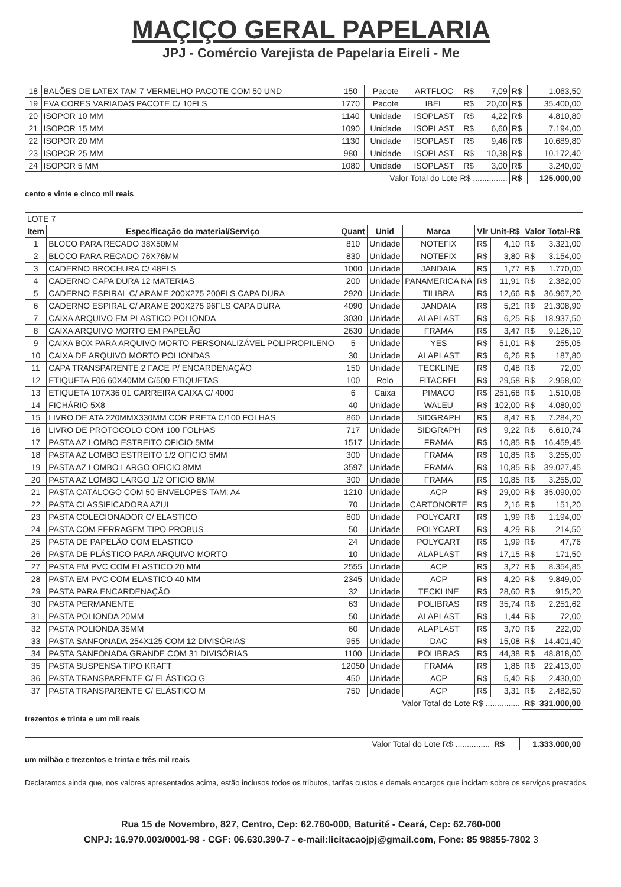MAÇIÇO GERAL PAPELARIA
JPJ - Comércio Varejista de Papelaria Eireli - Me
| 18 | BALÕES DE LATEX TAM 7 VERMELHO PACOTE COM 50 UND | 150 | Pacote | ARTFLOC | R$ | 7,09 | R$ | 1.063,50 |
| 19 | EVA CORES VARIADAS PACOTE C/ 10FLS | 1770 | Pacote | IBEL | R$ | 20,00 | R$ | 35.400,00 |
| 20 | ISOPOR 10 MM | 1140 | Unidade | ISOPLAST | R$ | 4,22 | R$ | 4.810,80 |
| 21 | ISOPOR 15 MM | 1090 | Unidade | ISOPLAST | R$ | 6,60 | R$ | 7.194,00 |
| 22 | ISOPOR 20 MM | 1130 | Unidade | ISOPLAST | R$ | 9,46 | R$ | 10.689,80 |
| 23 | ISOPOR 25 MM | 980 | Unidade | ISOPLAST | R$ | 10,38 | R$ | 10.172,40 |
| 24 | ISOPOR 5 MM | 1080 | Unidade | ISOPLAST | R$ | 3,00 | R$ | 3.240,00 |
| Valor Total do Lote R$ ............... | | | | | | | R$ | 125.000,00 |
cento e vinte e cinco mil reais
| LOTE 7 | | | | | | | | |
| Item | Especificação do material/Serviço | Quant | Unid | Marca | Vlr Unit-R$ | | Valor Total-R$ | |
| 1 | BLOCO PARA RECADO 38X50MM | 810 | Unidade | NOTEFIX | R$ | 4,10 | R$ | 3.321,00 |
| 2 | BLOCO PARA RECADO 76X76MM | 830 | Unidade | NOTEFIX | R$ | 3,80 | R$ | 3.154,00 |
| 3 | CADERNO BROCHURA C/ 48FLS | 1000 | Unidade | JANDAIA | R$ | 1,77 | R$ | 1.770,00 |
| 4 | CADERNO CAPA DURA 12 MATERIAS | 200 | Unidade | PANAMERICA NA | R$ | 11,91 | R$ | 2.382,00 |
| 5 | CADERNO ESPIRAL C/ ARAME 200X275 200FLS CAPA DURA | 2920 | Unidade | TILIBRA | R$ | 12,66 | R$ | 36.967,20 |
| 6 | CADERNO ESPIRAL C/ ARAME 200X275 96FLS CAPA DURA | 4090 | Unidade | JANDAIA | R$ | 5,21 | R$ | 21.308,90 |
| 7 | CAIXA ARQUIVO EM PLASTICO POLIONDA | 3030 | Unidade | ALAPLAST | R$ | 6,25 | R$ | 18.937,50 |
| 8 | CAIXA ARQUIVO MORTO EM PAPELÃO | 2630 | Unidade | FRAMA | R$ | 3,47 | R$ | 9.126,10 |
| 9 | CAIXA BOX PARA ARQUIVO MORTO PERSONALIZÁVEL POLIPROPILENO | 5 | Unidade | YES | R$ | 51,01 | R$ | 255,05 |
| 10 | CAIXA DE ARQUIVO MORTO POLIONDAS | 30 | Unidade | ALAPLAST | R$ | 6,26 | R$ | 187,80 |
| 11 | CAPA TRANSPARENTE 2 FACE P/ ENCARDENAÇÃO | 150 | Unidade | TECKLINE | R$ | 0,48 | R$ | 72,00 |
| 12 | ETIQUETA F06 60X40MM C/500 ETIQUETAS | 100 | Rolo | FITACREL | R$ | 29,58 | R$ | 2.958,00 |
| 13 | ETIQUETA 107X36 01 CARREIRA CAIXA C/ 4000 | 6 | Caixa | PIMACO | R$ | 251,68 | R$ | 1.510,08 |
| 14 | FICHÁRIO 5X8 | 40 | Unidade | WALEU | R$ | 102,00 | R$ | 4.080,00 |
| 15 | LIVRO DE ATA 220MMX330MM COR PRETA C/100 FOLHAS | 860 | Unidade | SIDGRAPH | R$ | 8,47 | R$ | 7.284,20 |
| 16 | LIVRO DE PROTOCOLO COM 100 FOLHAS | 717 | Unidade | SIDGRAPH | R$ | 9,22 | R$ | 6.610,74 |
| 17 | PASTA AZ LOMBO ESTREITO OFICIO 5MM | 1517 | Unidade | FRAMA | R$ | 10,85 | R$ | 16.459,45 |
| 18 | PASTA AZ LOMBO ESTREITO 1/2 OFICIO 5MM | 300 | Unidade | FRAMA | R$ | 10,85 | R$ | 3.255,00 |
| 19 | PASTA AZ LOMBO LARGO OFICIO 8MM | 3597 | Unidade | FRAMA | R$ | 10,85 | R$ | 39.027,45 |
| 20 | PASTA AZ LOMBO LARGO 1/2 OFICIO 8MM | 300 | Unidade | FRAMA | R$ | 10,85 | R$ | 3.255,00 |
| 21 | PASTA CATÁLOGO COM 50 ENVELOPES TAM: A4 | 1210 | Unidade | ACP | R$ | 29,00 | R$ | 35.090,00 |
| 22 | PASTA CLASSIFICADORA AZUL | 70 | Unidade | CARTONORTE | R$ | 2,16 | R$ | 151,20 |
| 23 | PASTA COLECIONADOR C/ ELASTICO | 600 | Unidade | POLYCART | R$ | 1,99 | R$ | 1.194,00 |
| 24 | PASTA COM FERRAGEM TIPO PROBUS | 50 | Unidade | POLYCART | R$ | 4,29 | R$ | 214,50 |
| 25 | PASTA DE PAPELÃO COM ELASTICO | 24 | Unidade | POLYCART | R$ | 1,99 | R$ | 47,76 |
| 26 | PASTA DE PLÁSTICO PARA ARQUIVO MORTO | 10 | Unidade | ALAPLAST | R$ | 17,15 | R$ | 171,50 |
| 27 | PASTA EM PVC COM ELASTICO 20 MM | 2555 | Unidade | ACP | R$ | 3,27 | R$ | 8.354,85 |
| 28 | PASTA EM PVC COM ELASTICO 40 MM | 2345 | Unidade | ACP | R$ | 4,20 | R$ | 9.849,00 |
| 29 | PASTA PARA ENCARDENAÇÃO | 32 | Unidade | TECKLINE | R$ | 28,60 | R$ | 915,20 |
| 30 | PASTA PERMANENTE | 63 | Unidade | POLIBRAS | R$ | 35,74 | R$ | 2.251,62 |
| 31 | PASTA POLIONDA 20MM | 50 | Unidade | ALAPLAST | R$ | 1,44 | R$ | 72,00 |
| 32 | PASTA POLIONDA 35MM | 60 | Unidade | ALAPLAST | R$ | 3,70 | R$ | 222,00 |
| 33 | PASTA SANFONADA 254X125 COM 12 DIVISÓRIAS | 955 | Unidade | DAC | R$ | 15,08 | R$ | 14.401,40 |
| 34 | PASTA SANFONADA GRANDE COM 31 DIVISÓRIAS | 1100 | Unidade | POLIBRAS | R$ | 44,38 | R$ | 48.818,00 |
| 35 | PASTA SUSPENSA TIPO KRAFT | 12050 | Unidade | FRAMA | R$ | 1,86 | R$ | 22.413,00 |
| 36 | PASTA TRANSPARENTE C/ ELÁSTICO G | 450 | Unidade | ACP | R$ | 5,40 | R$ | 2.430,00 |
| 37 | PASTA TRANSPARENTE C/ ELÁSTICO M | 750 | Unidade | ACP | R$ | 3,31 | R$ | 2.482,50 |
| Valor Total do Lote R$ ............... | | | | | | | R$ | 331.000,00 |
trezentos e trinta e um mil reais
| Valor Total do Lote R$ ............... | R$ | 1.333.000,00 |
um milhão e trezentos e trinta e três mil reais
Declaramos ainda que, nos valores apresentados acima, estão inclusos todos os tributos, tarifas custos e demais encargos que incidam sobre os serviços prestados.
Rua 15 de Novembro, 827, Centro, Cep: 62.760-000, Baturité - Ceará, Cep: 62.760-000
CNPJ: 16.970.003/0001-98 - CGF: 06.630.390-7 - e-mail:licitacaojpj@gmail.com, Fone: 85 98855-7802 3